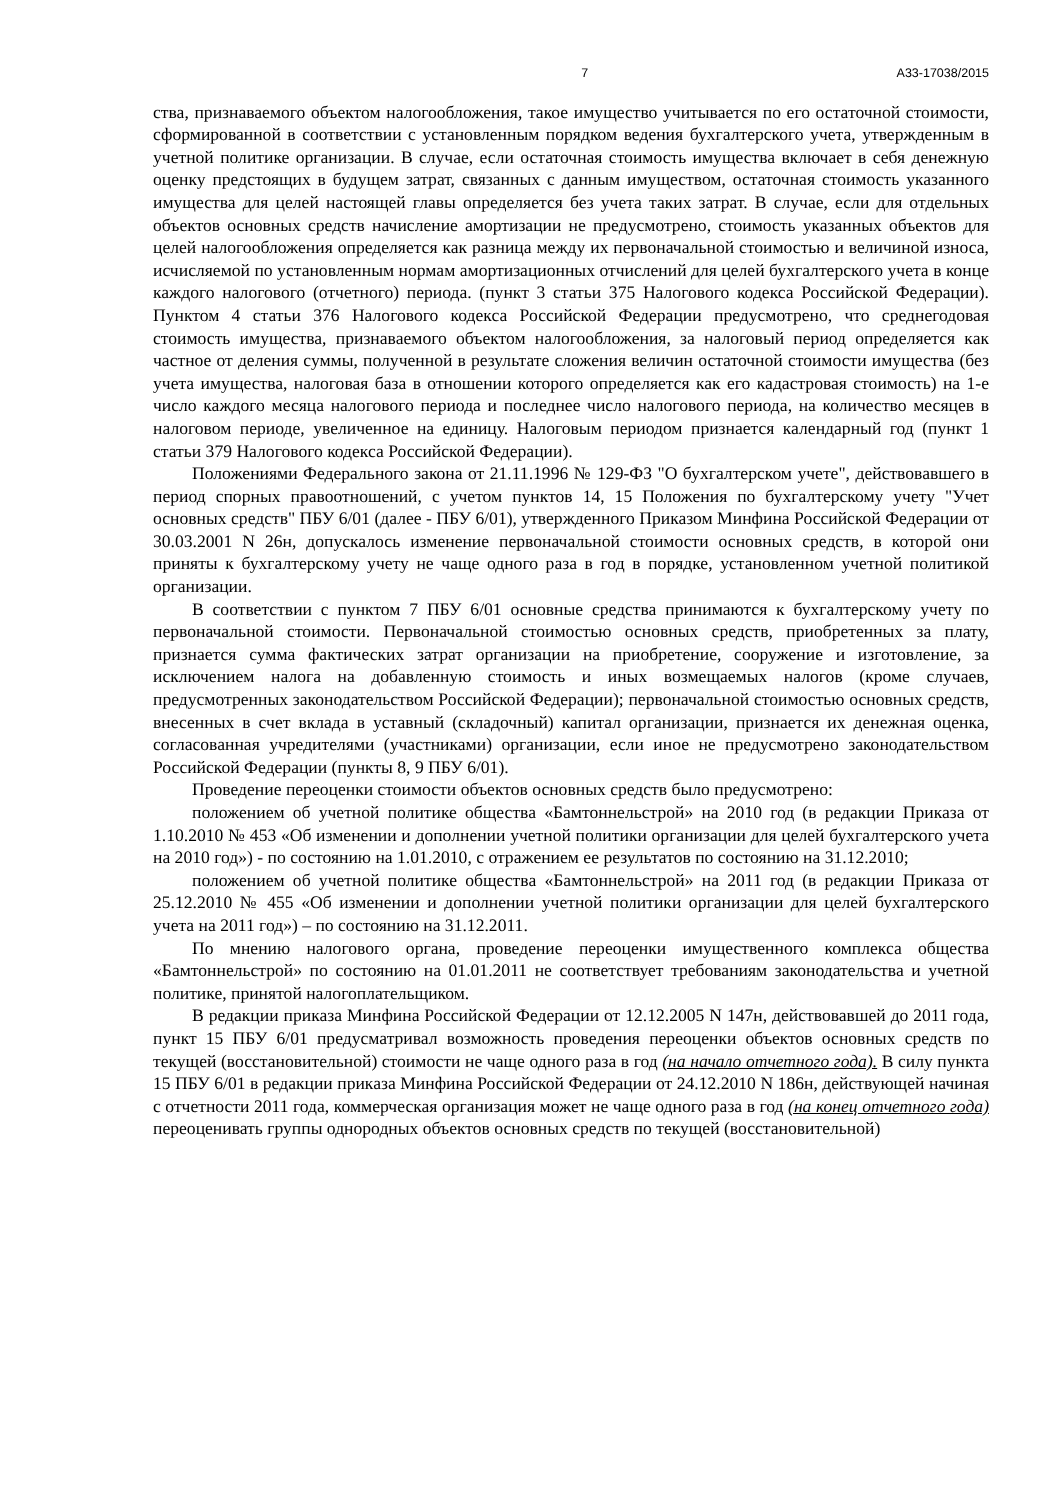7 А33-17038/2015
ства, признаваемого объектом налогообложения, такое имущество учитывается по его остаточной стоимости, сформированной в соответствии с установленным порядком ведения бухгалтерского учета, утвержденным в учетной политике организации. В случае, если остаточная стоимость имущества включает в себя денежную оценку предстоящих в будущем затрат, связанных с данным имуществом, остаточная стоимость указанного имущества для целей настоящей главы определяется без учета таких затрат. В случае, если для отдельных объектов основных средств начисление амортизации не предусмотрено, стоимость указанных объектов для целей налогообложения определяется как разница между их первоначальной стоимостью и величиной износа, исчисляемой по установленным нормам амортизационных отчислений для целей бухгалтерского учета в конце каждого налогового (отчетного) периода. (пункт 3 статьи 375 Налогового кодекса Российской Федерации). Пунктом 4 статьи 376 Налогового кодекса Российской Федерации предусмотрено, что среднегодовая стоимость имущества, признаваемого объектом налогообложения, за налоговый период определяется как частное от деления суммы, полученной в результате сложения величин остаточной стоимости имущества (без учета имущества, налоговая база в отношении которого определяется как его кадастровая стоимость) на 1-е число каждого месяца налогового периода и последнее число налогового периода, на количество месяцев в налоговом периоде, увеличенное на единицу. Налоговым периодом признается календарный год (пункт 1 статьи 379 Налогового кодекса Российской Федерации).
Положениями Федерального закона от 21.11.1996 № 129-ФЗ "О бухгалтерском учете", действовавшего в период спорных правоотношений, с учетом пунктов 14, 15 Положения по бухгалтерскому учету "Учет основных средств" ПБУ 6/01 (далее - ПБУ 6/01), утвержденного Приказом Минфина Российской Федерации от 30.03.2001 N 26н, допускалось изменение первоначальной стоимости основных средств, в которой они приняты к бухгалтерскому учету не чаще одного раза в год в порядке, установленном учетной политикой организации.
В соответствии с пунктом 7 ПБУ 6/01 основные средства принимаются к бухгалтерскому учету по первоначальной стоимости. Первоначальной стоимостью основных средств, приобретенных за плату, признается сумма фактических затрат организации на приобретение, сооружение и изготовление, за исключением налога на добавленную стоимость и иных возмещаемых налогов (кроме случаев, предусмотренных законодательством Российской Федерации); первоначальной стоимостью основных средств, внесенных в счет вклада в уставный (складочный) капитал организации, признается их денежная оценка, согласованная учредителями (участниками) организации, если иное не предусмотрено законодательством Российской Федерации (пункты 8, 9 ПБУ 6/01).
Проведение переоценки стоимости объектов основных средств было предусмотрено:
положением об учетной политике общества «Бамтоннельстрой» на 2010 год (в редакции Приказа от 1.10.2010 № 453 «Об изменении и дополнении учетной политики организации для целей бухгалтерского учета на 2010 год») - по состоянию на 1.01.2010, с отражением ее результатов по состоянию на 31.12.2010;
положением об учетной политике общества «Бамтоннельстрой» на 2011 год (в редакции Приказа от 25.12.2010 № 455 «Об изменении и дополнении учетной политики организации для целей бухгалтерского учета на 2011 год») – по состоянию на 31.12.2011.
По мнению налогового органа, проведение переоценки имущественного комплекса общества «Бамтоннельстрой» по состоянию на 01.01.2011 не соответствует требованиям законодательства и учетной политике, принятой налогоплательщиком.
В редакции приказа Минфина Российской Федерации от 12.12.2005 N 147н, действовавшей до 2011 года, пункт 15 ПБУ 6/01 предусматривал возможность проведения переоценки объектов основных средств по текущей (восстановительной) стоимости не чаще одного раза в год (на начало отчетного года). В силу пункта 15 ПБУ 6/01 в редакции приказа Минфина Российской Федерации от 24.12.2010 N 186н, действующей начиная с отчетности 2011 года, коммерческая организация может не чаще одного раза в год (на конец отчетного года) переоценивать группы однородных объектов основных средств по текущей (восстановительной)